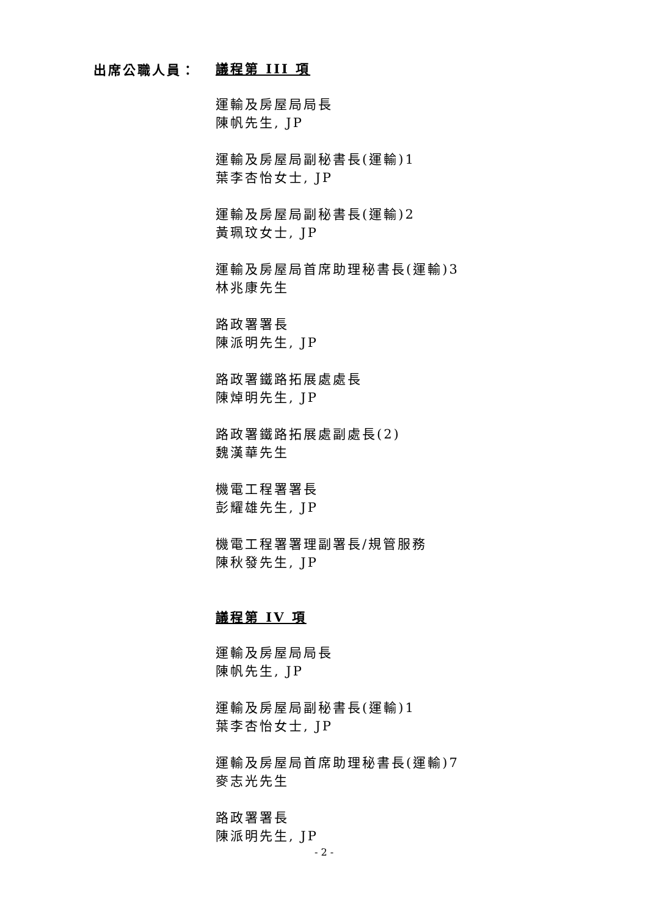出席公職人員：
議程第 III 項
運輸及房屋局局長
陳帆先生, JP
運輸及房屋局副秘書長(運輸)1
葉李杏怡女士, JP
運輸及房屋局副秘書長(運輸)2
黃珮玟女士, JP
運輸及房屋局首席助理秘書長(運輸)3
林兆康先生
路政署署長
陳派明先生, JP
路政署鐵路拓展處處長
陳焯明先生, JP
路政署鐵路拓展處副處長(2)
魏漢華先生
機電工程署署長
彭耀雄先生, JP
機電工程署署理副署長/規管服務
陳秋發先生, JP
議程第 IV 項
運輸及房屋局局長
陳帆先生, JP
運輸及房屋局副秘書長(運輸)1
葉李杏怡女士, JP
運輸及房屋局首席助理秘書長(運輸)7
麥志光先生
路政署署長
陳派明先生, JP
- 2 -